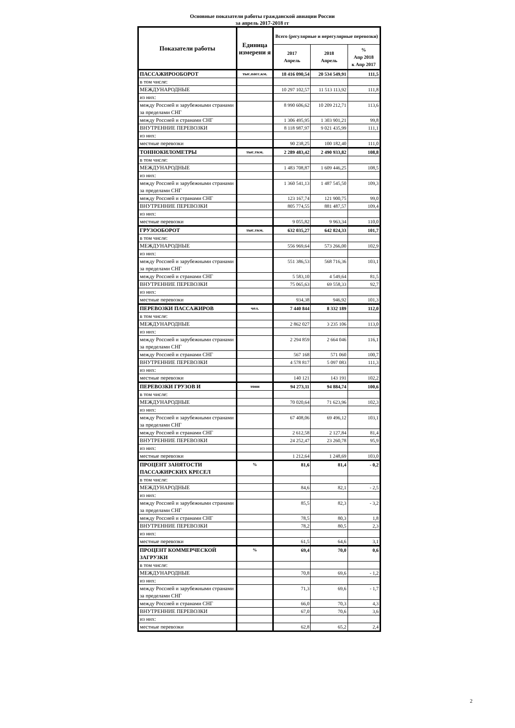Основные показатели работы гражданской авиации России
за апрель 2017-2018 гг
| Показатели работы | Единица измерени я | Всего (регулярные и нерегулярные перевозки) | | |
| --- | --- | --- | --- | --- |
| | | 2017 Апрель | 2018 Апрель | % Апр 2018 к Апр 2017 |
| ПАССАЖИРООБОРОТ | тыс.пасс.км. | 18 416 090,54 | 20 534 549,91 | 111,5 |
| в том числе: | | | | |
| МЕЖДУНАРОДНЫЕ | | 10 297 102,57 | 11 513 113,92 | 111,8 |
| из них: | | | | |
| между Россией и зарубежными странами за пределами СНГ | | 8 990 606,62 | 10 209 212,71 | 113,6 |
| между Россией и странами СНГ | | 1 306 495,95 | 1 303 901,21 | 99,8 |
| ВНУТРЕННИЕ ПЕРЕВОЗКИ | | 8 118 987,97 | 9 021 435,99 | 111,1 |
| из них: | | | | |
| местные перевозки | | 90 238,25 | 100 182,40 | 111,0 |
| ТОННОКИЛОМЕТРЫ | тыс.ткм. | 2 289 483,42 | 2 490 933,82 | 108,8 |
| в том числе: | | | | |
| МЕЖДУНАРОДНЫЕ | | 1 483 708,87 | 1 609 446,25 | 108,5 |
| из них: | | | | |
| между Россией и зарубежными странами за пределами СНГ | | 1 360 541,13 | 1 487 545,50 | 109,3 |
| между Россией и странами СНГ | | 123 167,74 | 121 900,75 | 99,0 |
| ВНУТРЕННИЕ ПЕРЕВОЗКИ | | 805 774,55 | 881 487,57 | 109,4 |
| из них: | | | | |
| местные перевозки | | 9 055,82 | 9 963,34 | 110,0 |
| ГРУЗООБОРОТ | тыс.ткм. | 632 035,27 | 642 824,33 | 101,7 |
| в том числе: | | | | |
| МЕЖДУНАРОДНЫЕ | | 556 969,64 | 573 266,00 | 102,9 |
| из них: | | | | |
| между Россией и зарубежными странами за пределами СНГ | | 551 386,53 | 568 716,36 | 103,1 |
| между Россией и странами СНГ | | 5 583,10 | 4 549,64 | 81,5 |
| ВНУТРЕННИЕ ПЕРЕВОЗКИ | | 75 065,63 | 69 558,33 | 92,7 |
| из них: | | | | |
| местные перевозки | | 934,38 | 946,92 | 101,3 |
| ПЕРЕВОЗКИ ПАССАЖИРОВ | чел. | 7 440 844 | 8 332 189 | 112,0 |
| в том числе: | | | | |
| МЕЖДУНАРОДНЫЕ | | 2 862 027 | 3 235 106 | 113,0 |
| из них: | | | | |
| между Россией и зарубежными странами за пределами СНГ | | 2 294 859 | 2 664 046 | 116,1 |
| между Россией и странами СНГ | | 567 168 | 571 060 | 100,7 |
| ВНУТРЕННИЕ ПЕРЕВОЗКИ | | 4 578 817 | 5 097 083 | 111,3 |
| из них: | | | | |
| местные перевозки | | 140 121 | 143 191 | 102,2 |
| ПЕРЕВОЗКИ ГРУЗОВ И | тонн | 94 273,11 | 94 884,74 | 100,6 |
| в том числе: | | | | |
| МЕЖДУНАРОДНЫЕ | | 70 020,64 | 71 623,96 | 102,3 |
| из них: | | | | |
| между Россией и зарубежными странами за пределами СНГ | | 67 408,06 | 69 496,12 | 103,1 |
| между Россией и странами СНГ | | 2 612,58 | 2 127,84 | 81,4 |
| ВНУТРЕННИЕ ПЕРЕВОЗКИ | | 24 252,47 | 23 260,78 | 95,9 |
| из них: | | | | |
| местные перевозки | | 1 212,64 | 1 248,69 | 103,0 |
| ПРОЦЕНТ ЗАНЯТОСТИ ПАССАЖИРСКИХ КРЕСЕЛ | % | 81,6 | 81,4 | - 0,2 |
| в том числе: | | | | |
| МЕЖДУНАРОДНЫЕ | | 84,6 | 82,1 | - 2,5 |
| из них: | | | | |
| между Россией и зарубежными странами за пределами СНГ | | 85,5 | 82,3 | - 3,2 |
| между Россией и странами СНГ | | 78,5 | 80,3 | 1,8 |
| ВНУТРЕННИЕ ПЕРЕВОЗКИ | | 78,2 | 80,5 | 2,3 |
| из них: | | | | |
| местные перевозки | | 61,5 | 64,6 | 3,1 |
| ПРОЦЕНТ КОММЕРЧЕСКОЙ ЗАГРУЗКИ | % | 69,4 | 70,0 | 0,6 |
| в том числе: | | | | |
| МЕЖДУНАРОДНЫЕ | | 70,8 | 69,6 | - 1,2 |
| из них: | | | | |
| между Россией и зарубежными странами за пределами СНГ | | 71,3 | 69,6 | - 1,7 |
| между Россией и странами СНГ | | 66,0 | 70,3 | 4,3 |
| ВНУТРЕННИЕ ПЕРЕВОЗКИ | | 67,0 | 70,6 | 3,6 |
| из них: | | | | |
| местные перевозки | | 62,8 | 65,2 | 2,4 |
2